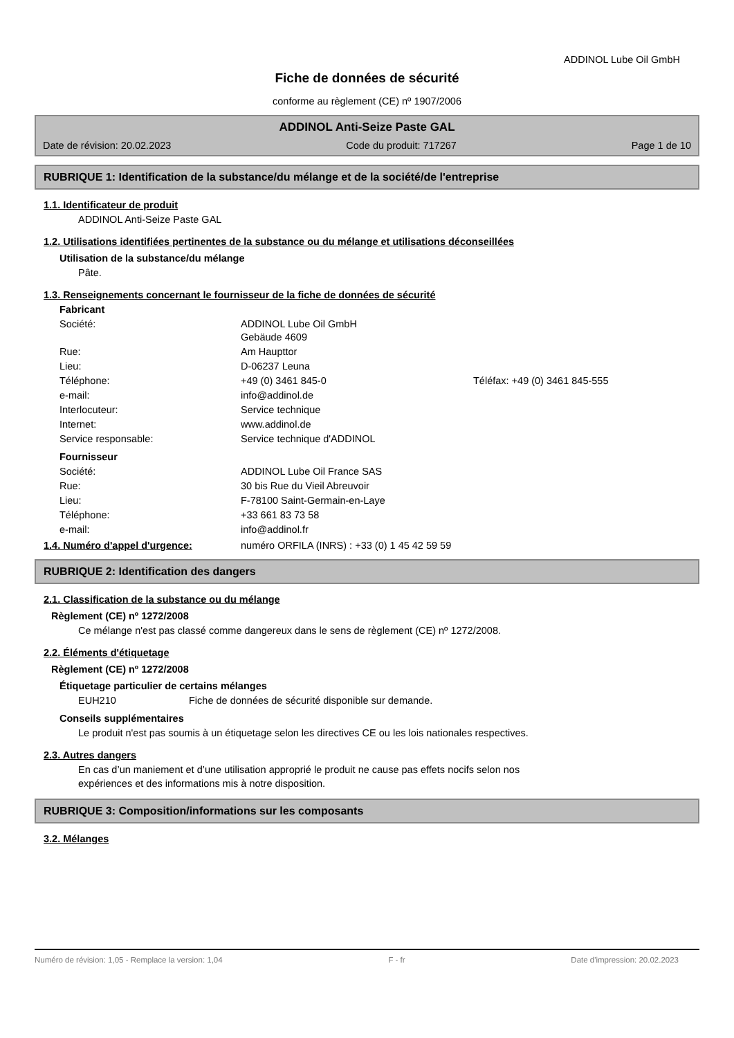ADDINOL Lube Oil GmbH
Fiche de données de sécurité
conforme au règlement (CE) nº 1907/2006
ADDINOL Anti-Seize Paste GAL
Date de révision: 20.02.2023 Code du produit: 717267 Page 1 de 10
RUBRIQUE 1: Identification de la substance/du mélange et de la société/de l'entreprise
1.1. Identificateur de produit
ADDINOL Anti-Seize Paste GAL
1.2. Utilisations identifiées pertinentes de la substance ou du mélange et utilisations déconseillées
Utilisation de la substance/du mélange
Pâte.
1.3. Renseignements concernant le fournisseur de la fiche de données de sécurité
| Fabricant | | |
| Société: | ADDINOL Lube Oil GmbH Gebäude 4609 | |
| Rue: | Am Haupttor | |
| Lieu: | D-06237 Leuna | |
| Téléphone: | +49 (0) 3461 845-0 | Téléfax: +49 (0) 3461 845-555 |
| e-mail: | info@addinol.de | |
| Interlocuteur: | Service technique | |
| Internet: | www.addinol.de | |
| Service responsable: | Service technique d'ADDINOL | |
| Fournisseur | | |
| Société: | ADDINOL Lube Oil France SAS | |
| Rue: | 30 bis Rue du Vieil Abreuvoir | |
| Lieu: | F-78100 Saint-Germain-en-Laye | |
| Téléphone: | +33 661 83 73 58 | |
| e-mail: | info@addinol.fr | |
1.4. Numéro d'appel d'urgence: numéro ORFILA (INRS) : +33 (0) 1 45 42 59 59
RUBRIQUE 2: Identification des dangers
2.1. Classification de la substance ou du mélange
Règlement (CE) nº 1272/2008
Ce mélange n'est pas classé comme dangereux dans le sens de règlement (CE) nº 1272/2008.
2.2. Éléments d'étiquetage
Règlement (CE) nº 1272/2008
Étiquetage particulier de certains mélanges
EUH210 Fiche de données de sécurité disponible sur demande.
Conseils supplémentaires
Le produit n'est pas soumis à un étiquetage selon les directives CE ou les lois nationales respectives.
2.3. Autres dangers
En cas d’un maniement et d’une utilisation approprié le produit ne cause pas effets nocifs selon nos
expériences et des informations mis à notre disposition.
RUBRIQUE 3: Composition/informations sur les composants
3.2. Mélanges
Numéro de révision: 1,05 - Remplace la version: 1,04 F - fr Date d'impression: 20.02.2023